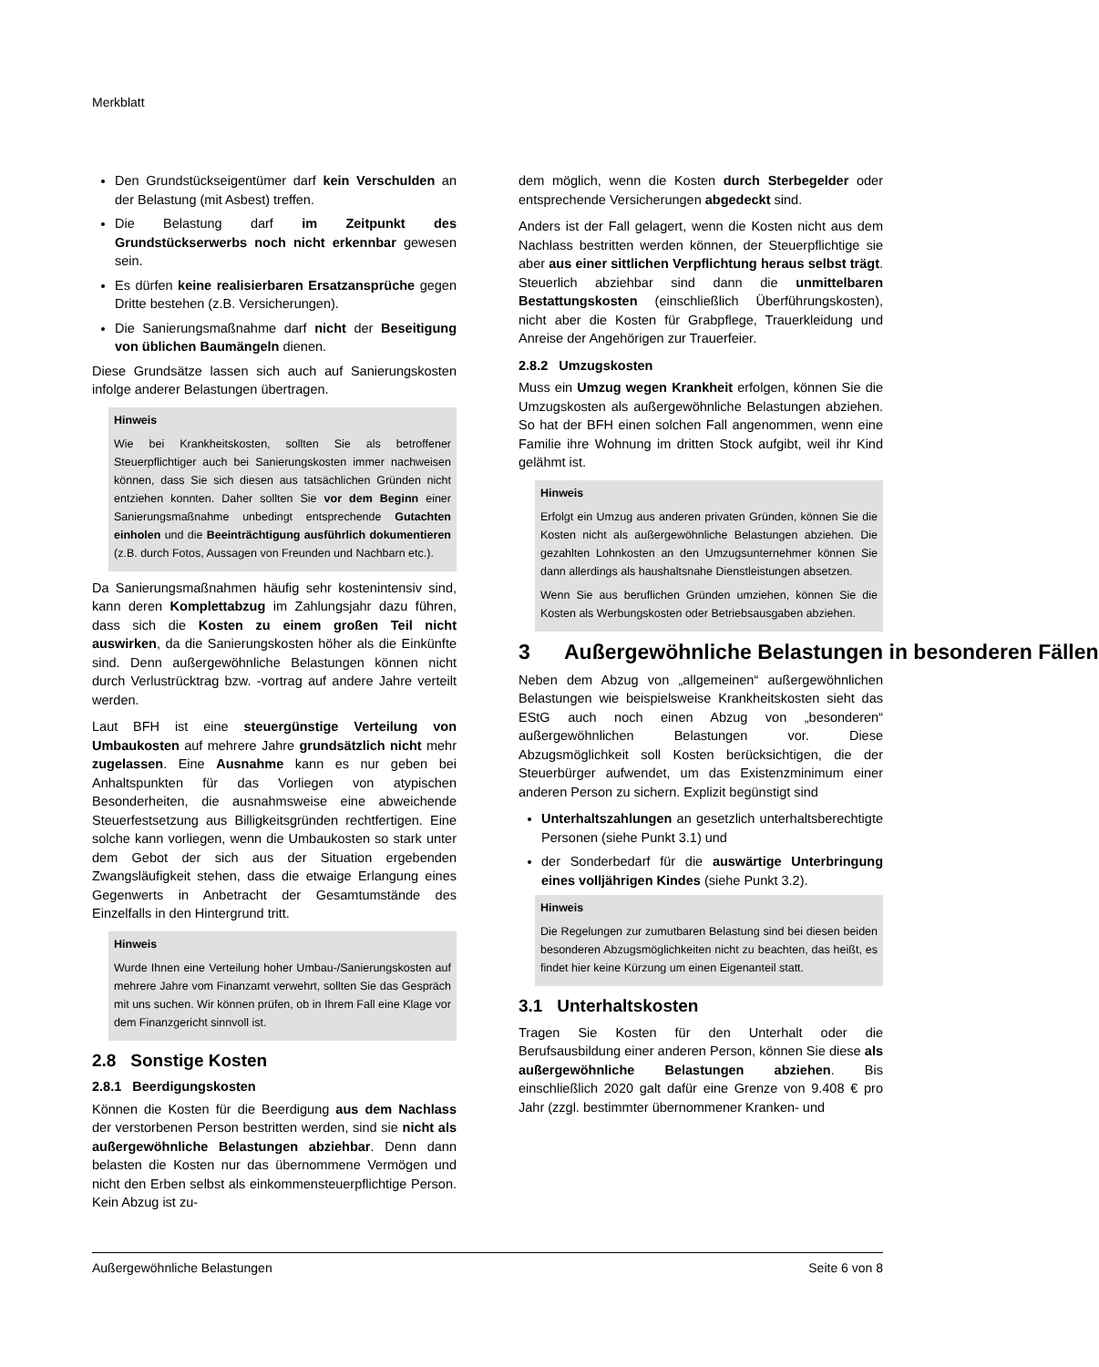Merkblatt
Den Grundstückseigentümer darf kein Verschulden an der Belastung (mit Asbest) treffen.
Die Belastung darf im Zeitpunkt des Grundstückserwerbs noch nicht erkennbar gewesen sein.
Es dürfen keine realisierbaren Ersatzansprüche gegen Dritte bestehen (z.B. Versicherungen).
Die Sanierungsmaßnahme darf nicht der Beseitigung von üblichen Baumängeln dienen.
Diese Grundsätze lassen sich auch auf Sanierungskosten infolge anderer Belastungen übertragen.
Hinweis
Wie bei Krankheitskosten, sollten Sie als betroffener Steuerpflichtiger auch bei Sanierungskosten immer nachweisen können, dass Sie sich diesen aus tatsächlichen Gründen nicht entziehen konnten. Daher sollten Sie vor dem Beginn einer Sanierungsmaßnahme unbedingt entsprechende Gutachten einholen und die Beeinträchtigung ausführlich dokumentieren (z.B. durch Fotos, Aussagen von Freunden und Nachbarn etc.).
Da Sanierungsmaßnahmen häufig sehr kostenintensiv sind, kann deren Komplettabzug im Zahlungsjahr dazu führen, dass sich die Kosten zu einem großen Teil nicht auswirken, da die Sanierungskosten höher als die Einkünfte sind. Denn außergewöhnliche Belastungen können nicht durch Verlustrücktrag bzw. -vortrag auf andere Jahre verteilt werden.
Laut BFH ist eine steuergünstige Verteilung von Umbaukosten auf mehrere Jahre grundsätzlich nicht mehr zugelassen. Eine Ausnahme kann es nur geben bei Anhaltspunkten für das Vorliegen von atypischen Besonderheiten, die ausnahmsweise eine abweichende Steuerfestsetzung aus Billigkeitsgründen rechtfertigen. Eine solche kann vorliegen, wenn die Umbaukosten so stark unter dem Gebot der sich aus der Situation ergebenden Zwangsläufigkeit stehen, dass die etwaige Erlangung eines Gegenwerts in Anbetracht der Gesamtumstände des Einzelfalls in den Hintergrund tritt.
Hinweis
Wurde Ihnen eine Verteilung hoher Umbau-/Sanierungskosten auf mehrere Jahre vom Finanzamt verwehrt, sollten Sie das Gespräch mit uns suchen. Wir können prüfen, ob in Ihrem Fall eine Klage vor dem Finanzgericht sinnvoll ist.
2.8 Sonstige Kosten
2.8.1 Beerdigungskosten
Können die Kosten für die Beerdigung aus dem Nachlass der verstorbenen Person bestritten werden, sind sie nicht als außergewöhnliche Belastungen abziehbar. Denn dann belasten die Kosten nur das übernommene Vermögen und nicht den Erben selbst als einkommensteuerpflichtige Person. Kein Abzug ist zu-
dem möglich, wenn die Kosten durch Sterbegelder oder entsprechende Versicherungen abgedeckt sind.
Anders ist der Fall gelagert, wenn die Kosten nicht aus dem Nachlass bestritten werden können, der Steuerpflichtige sie aber aus einer sittlichen Verpflichtung heraus selbst trägt. Steuerlich abziehbar sind dann die unmittelbaren Bestattungskosten (einschließlich Überführungskosten), nicht aber die Kosten für Grabpflege, Trauerkleidung und Anreise der Angehörigen zur Trauerfeier.
2.8.2 Umzugskosten
Muss ein Umzug wegen Krankheit erfolgen, können Sie die Umzugskosten als außergewöhnliche Belastungen abziehen. So hat der BFH einen solchen Fall angenommen, wenn eine Familie ihre Wohnung im dritten Stock aufgibt, weil ihr Kind gelähmt ist.
Hinweis
Erfolgt ein Umzug aus anderen privaten Gründen, können Sie die Kosten nicht als außergewöhnliche Belastungen abziehen. Die gezahlten Lohnkosten an den Umzugsunternehmer können Sie dann allerdings als haushaltsnahe Dienstleistungen absetzen.
Wenn Sie aus beruflichen Gründen umziehen, können Sie die Kosten als Werbungskosten oder Betriebsausgaben abziehen.
3 Außergewöhnliche Belastungen in besonderen Fällen
Neben dem Abzug von „allgemeinen“ außergewöhnlichen Belastungen wie beispielsweise Krankheitskosten sieht das EStG auch noch einen Abzug von „besonderen“ außergewöhnlichen Belastungen vor. Diese Abzugsmöglichkeit soll Kosten berücksichtigen, die der Steuerbürger aufwendet, um das Existenzminimum einer anderen Person zu sichern. Explizit begünstigt sind
Unterhaltszahlungen an gesetzlich unterhaltsberechtigte Personen (siehe Punkt 3.1) und
der Sonderbedarf für die auswärtige Unterbringung eines volljährigen Kindes (siehe Punkt 3.2).
Hinweis
Die Regelungen zur zumutbaren Belastung sind bei diesen beiden besonderen Abzugsmöglichkeiten nicht zu beachten, das heißt, es findet hier keine Kürzung um einen Eigenanteil statt.
3.1 Unterhaltskosten
Tragen Sie Kosten für den Unterhalt oder die Berufsausbildung einer anderen Person, können Sie diese als außergewöhnliche Belastungen abziehen. Bis einschließlich 2020 galt dafür eine Grenze von 9.408 € pro Jahr (zzgl. bestimmter übernommener Kranken- und
Außergewöhnliche Belastungen Seite 6 von 8